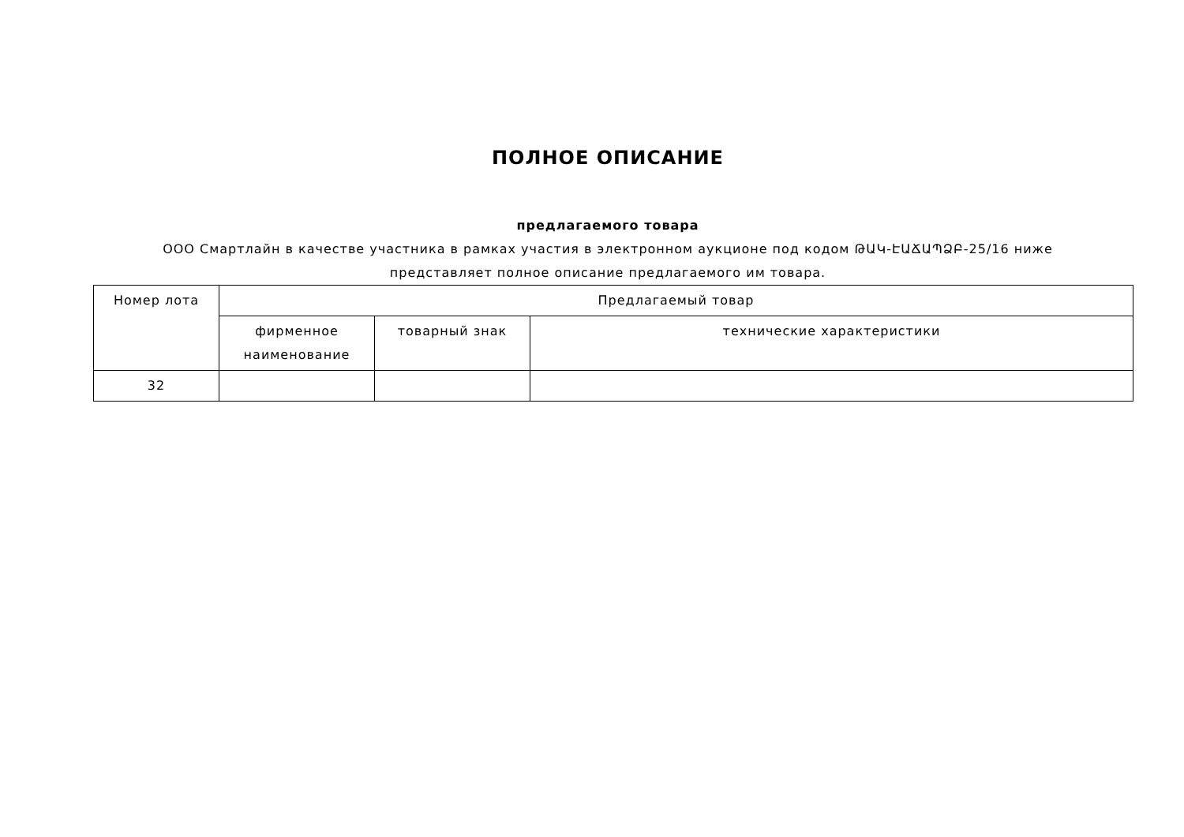ПОЛНОЕ ОПИСАНИЕ
предлагаемого товара
ООО Смартлайн в качестве участника в рамках участия в электронном аукционе под кодом ԹԱԿ-ԷԱՃԱՊՁԲ-25/16 ниже представляет полное описание предлагаемого им товара.
| Номер лота | Предлагаемый товар | | |
| --- | --- | --- | --- |
| | фирменное наименование | товарный знак | технические характеристики |
| 32 | | | |